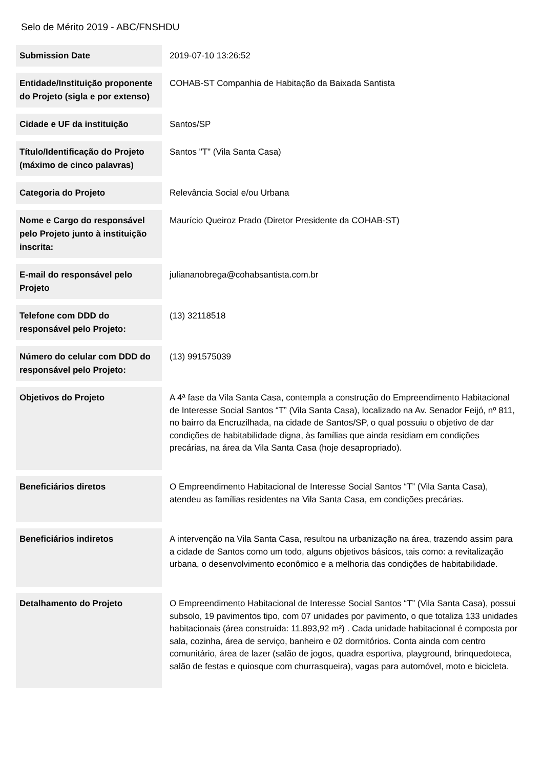Selo de Mérito 2019 - ABC/FNSHDU
| Submission Date | 2019-07-10 13:26:52 |
| Entidade/Instituição proponente do Projeto (sigla e por extenso) | COHAB-ST Companhia de Habitação da Baixada Santista |
| Cidade e UF da instituição | Santos/SP |
| Título/Identificação do Projeto (máximo de cinco palavras) | Santos "T" (Vila Santa Casa) |
| Categoria do Projeto | Relevância Social e/ou Urbana |
| Nome e Cargo do responsável pelo Projeto junto à instituição inscrita: | Maurício Queiroz Prado (Diretor Presidente da COHAB-ST) |
| E-mail do responsável pelo Projeto | juliananobrega@cohabsantista.com.br |
| Telefone com DDD do responsável pelo Projeto: | (13) 32118518 |
| Número do celular com DDD do responsável pelo Projeto: | (13) 991575039 |
| Objetivos do Projeto | A 4ª fase da Vila Santa Casa, contempla a construção do Empreendimento Habitacional de Interesse Social Santos “T” (Vila Santa Casa), localizado na Av. Senador Feijó, nº 811, no bairro da Encruzilhada, na cidade de Santos/SP, o qual possuiu o objetivo de dar condições de habitabilidade digna, às famílias que ainda residiam em condições precárias, na área da Vila Santa Casa (hoje desapropriado). |
| Beneficiários diretos | O Empreendimento Habitacional de Interesse Social Santos “T” (Vila Santa Casa), atendeu as famílias residentes na Vila Santa Casa, em condições precárias. |
| Beneficiários indiretos | A intervenção na Vila Santa Casa, resultou na urbanização na área, trazendo assim para a cidade de Santos como um todo, alguns objetivos básicos, tais como: a revitalização urbana, o desenvolvimento econômico e a melhoria das condições de habitabilidade. |
| Detalhamento do Projeto | O Empreendimento Habitacional de Interesse Social Santos “T” (Vila Santa Casa), possui subsolo, 19 pavimentos tipo, com 07 unidades por pavimento, o que totaliza 133 unidades habitacionais (área construída: 11.893,92 m²) . Cada unidade habitacional é composta por sala, cozinha, área de serviço, banheiro e 02 dormitórios. Conta ainda com centro comunitário, área de lazer (salão de jogos, quadra esportiva, playground, brinquedoteca, salão de festas e quiosque com churrasqueira), vagas para automóvel, moto e bicicleta. |